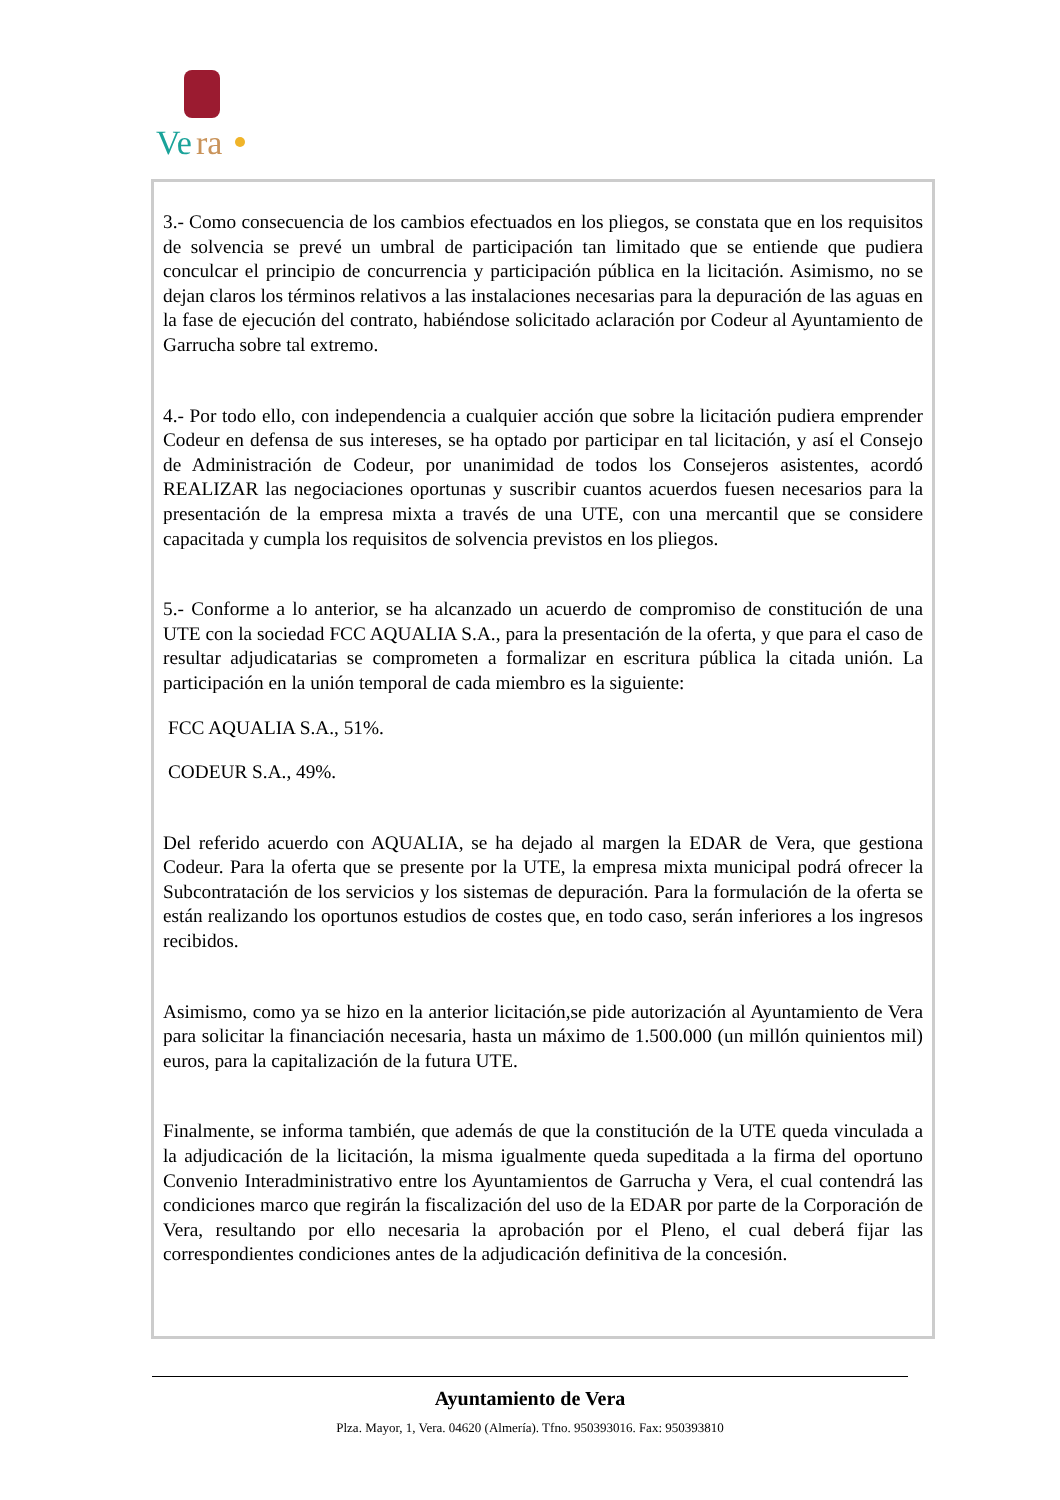Ve
ra
3.- Como consecuencia de los cambios efectuados en los pliegos, se constata que en los requisitos de solvencia se prevé un umbral de participación tan limitado que se entiende que pudiera conculcar el principio de concurrencia y participación pública en la licitación. Asimismo, no se dejan claros los términos relativos a las instalaciones necesarias para la depuración de las aguas en la fase de ejecución del contrato, habiéndose solicitado aclaración por Codeur al Ayuntamiento de Garrucha sobre tal extremo.
4.- Por todo ello, con independencia a cualquier acción que sobre la licitación pudiera emprender Codeur en defensa de sus intereses, se ha optado por participar en tal licitación, y así el Consejo de Administración de Codeur, por unanimidad de todos los Consejeros asistentes, acordó REALIZAR las negociaciones oportunas y suscribir cuantos acuerdos fuesen necesarios para la presentación de la empresa mixta a través de una UTE, con una mercantil que se considere capacitada y cumpla los requisitos de solvencia previstos en los pliegos.
5.- Conforme a lo anterior, se ha alcanzado un acuerdo de compromiso de constitución de una UTE con la sociedad FCC AQUALIA S.A., para la presentación de la oferta, y que para el caso de resultar adjudicatarias se comprometen a formalizar en escritura pública la citada unión. La participación en la unión temporal de cada miembro es la siguiente:
FCC AQUALIA S.A., 51%.
CODEUR S.A., 49%.
Del referido acuerdo con AQUALIA, se ha dejado al margen la EDAR de Vera, que gestiona Codeur. Para la oferta que se presente por la UTE, la empresa mixta municipal podrá ofrecer la Subcontratación de los servicios y los sistemas de depuración. Para la formulación de la oferta se están realizando los oportunos estudios de costes que, en todo caso, serán inferiores a los ingresos recibidos.
Asimismo, como ya se hizo en la anterior licitación,se pide autorización al Ayuntamiento de Vera para solicitar la financiación necesaria, hasta un máximo de 1.500.000 (un millón quinientos mil) euros, para la capitalización de la futura UTE.
Finalmente, se informa también, que además de que la constitución de la UTE queda vinculada a la adjudicación de la licitación, la misma igualmente queda supeditada a la firma del oportuno Convenio Interadministrativo entre los Ayuntamientos de Garrucha y Vera, el cual contendrá las condiciones marco que regirán la fiscalización del uso de la EDAR por parte de la Corporación de Vera, resultando por ello necesaria la aprobación por el Pleno, el cual deberá fijar las correspondientes condiciones antes de la adjudicación definitiva de la concesión.
Ayuntamiento de Vera
Plza. Mayor, 1, Vera. 04620 (Almería). Tfno. 950393016. Fax: 950393810